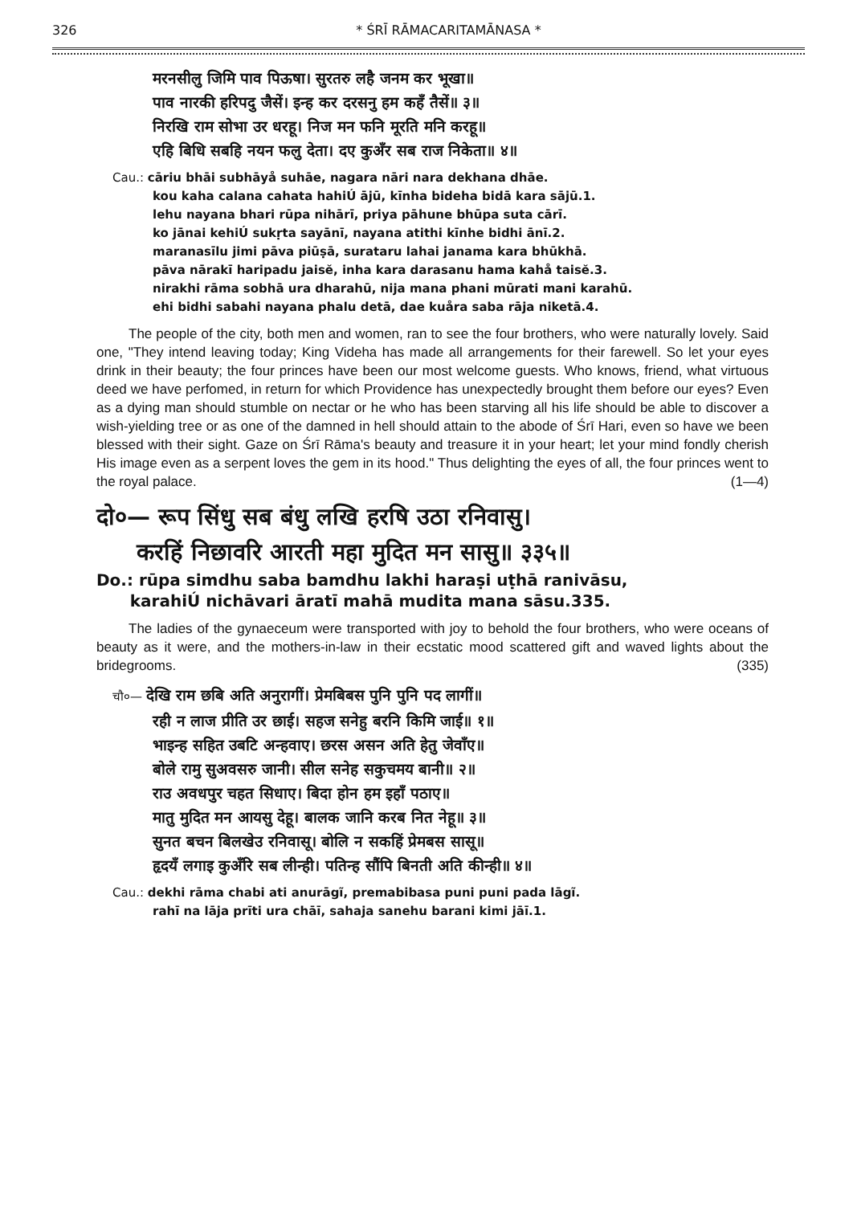326 * ŚRĪ RĀMACARITAMĀNASA *
मरनसीलु जिमि पाव पिऊषा। सुरतरु लहै जनम कर भूखा॥
पाव नारकी हरिपदु जैसें। इन्ह कर दरसनु हम कहँ तैसें॥ ३॥
निरखि राम सोभा उर धरहू। निज मन फनि मूरति मनि करहू॥
एहि बिधि सबहि नयन फलु देता। दए कुअँर सब राज निकेता॥ ४॥
Cau.: cāriu bhāi subhāyå suhāe, nagara nāri nara dekhana dhāe.
kou kaha calana cahata hahiÚ ājū, kīnha bideha bidā kara sājū.1.
lehu nayana bhari rūpa nihārī, priya pāhune bhūpa suta cārī.
ko jānai kehiÚ sukṛta sayānī, nayana atithi kīnhe bidhi ānī.2.
maranasīlu jimi pāva piūṣā, surataru lahai janama kara bhūkhā.
pāva nārakī haripadu jaisĕ, inha kara darasanu hama kahå taisĕ.3.
nirakhi rāma sobhā ura dharahū, nija mana phani mūrati mani karahū.
ehi bidhi sabahi nayana phalu detā, dae kuåra saba rāja niketā.4.
The people of the city, both men and women, ran to see the four brothers, who were naturally lovely. Said one, "They intend leaving today; King Videha has made all arrangements for their farewell. So let your eyes drink in their beauty; the four princes have been our most welcome guests. Who knows, friend, what virtuous deed we have perfomed, in return for which Providence has unexpectedly brought them before our eyes? Even as a dying man should stumble on nectar or he who has been starving all his life should be able to discover a wish-yielding tree or as one of the damned in hell should attain to the abode of Śrī Hari, even so have we been blessed with their sight. Gaze on Śrī Rāma's beauty and treasure it in your heart; let your mind fondly cherish His image even as a serpent loves the gem in its hood." Thus delighting the eyes of all, the four princes went to the royal palace. (1—4)
दो०— रूप सिंधु सब बंधु लखि हरषि उठा रनिवासु।
करहिं निछावरि आरती महा मुदित मन सासु॥ ३३५॥
Do.: rūpa simdhu saba bamdhu lakhi haraṣi uṭhā ranivāsu,
karahiÚ nichāvari āratī mahā mudita mana sāsu.335.
The ladies of the gynaeceum were transported with joy to behold the four brothers, who were oceans of beauty as it were, and the mothers-in-law in their ecstatic mood scattered gift and waved lights about the bridegrooms. (335)
चौ०— देखि राम छबि अति अनुरागीं। प्रेमबिबस पुनि पुनि पद लागीं॥
रही न लाज प्रीति उर छाई। सहज सनेहु बरनि किमि जाई॥ १॥
भाइन्ह सहित उबटि अन्हवाए। छरस असन अति हेतु जेवाँए॥
बोले रामु सुअवसरु जानी। सील सनेह सकुचमय बानी॥ २॥
राउ अवधपुर चहत सिधाए। बिदा होन हम इहाँ पठाए॥
मातु मुदित मन आयसु देहू। बालक जानि करब नित नेहू॥ ३॥
सुनत बचन बिलखेउ रनिवासू। बोलि न सकहिं प्रेमबस सासू॥
हृदयँ लगाइ कुअँरि सब लीन्ही। पतिन्ह सौंपि बिनती अति कीन्ही॥ ४॥
Cau.: dekhi rāma chabi ati anurāgĩ, premabibasa puni puni pada lāgĩ.
rahī na lāja prīti ura chāī, sahaja sanehu barani kimi jāī.1.